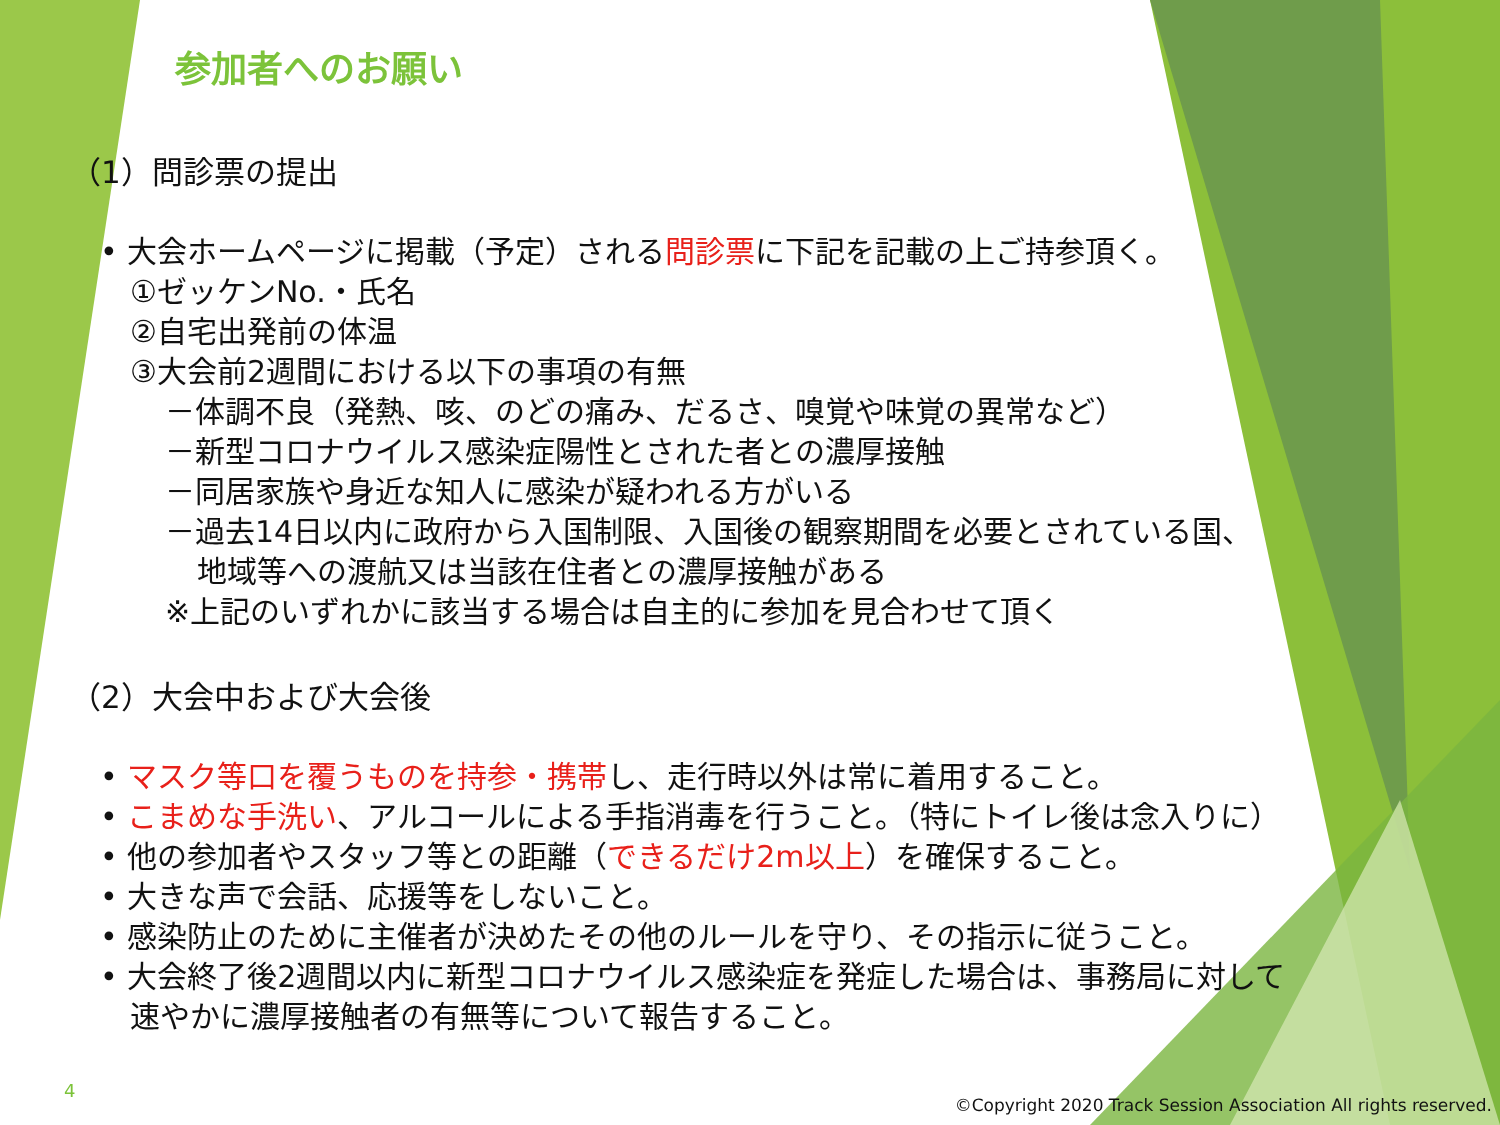参加者へのお願い
（1）問診票の提出
• 大会ホームページに掲載（予定）される問診票に下記を記載の上ご持参頂く。
①ゼッケンNo.・氏名
②自宅出発前の体温
③大会前2週間における以下の事項の有無
－体調不良（発熱、咳、のどの痛み、だるさ、嗅覚や味覚の異常など）
－新型コロナウイルス感染症陽性とされた者との濃厚接触
－同居家族や身近な知人に感染が疑われる方がいる
－過去14日以内に政府から入国制限、入国後の観察期間を必要とされている国、
地域等への渡航又は当該在住者との濃厚接触がある
※上記のいずれかに該当する場合は自主的に参加を見合わせて頂く
（2）大会中および大会後
• マスク等口を覆うものを持参・携帯し、走行時以外は常に着用すること。
• こまめな手洗い、アルコールによる手指消毒を行うこと。（特にトイレ後は念入りに）
• 他の参加者やスタッフ等との距離（できるだけ2m以上）を確保すること。
• 大きな声で会話、応援等をしないこと。
• 感染防止のために主催者が決めたその他のルールを守り、その指示に従うこと。
• 大会終了後2週間以内に新型コロナウイルス感染症を発症した場合は、事務局に対して
速やかに濃厚接触者の有無等について報告すること。
4
©Copyright 2020 Track Session Association All rights reserved.